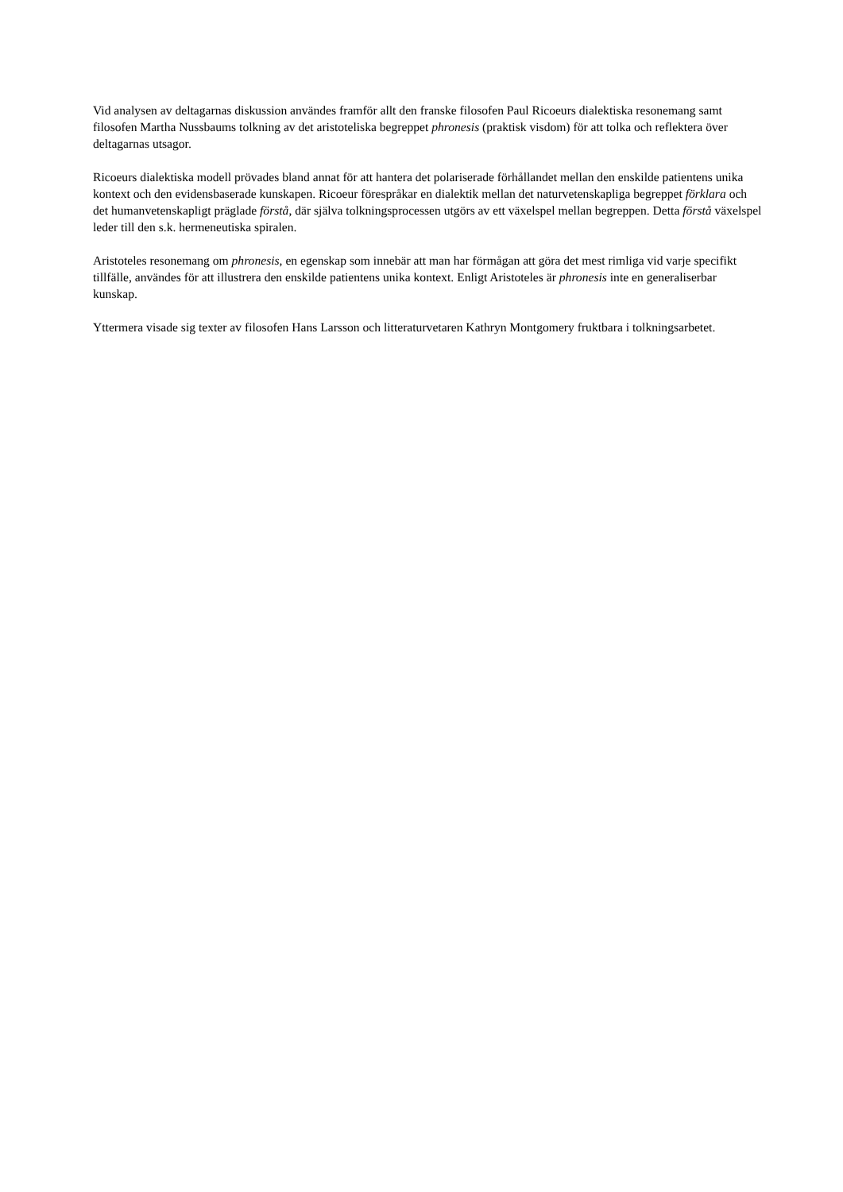Vid analysen av deltagarnas diskussion användes framför allt den franske filosofen Paul Ricoeurs dialektiska resonemang samt filosofen Martha Nussbaums tolkning av det aristoteliska begreppet phronesis (praktisk visdom) för att tolka och reflektera över deltagarnas utsagor.
Ricoeurs dialektiska modell prövades bland annat för att hantera det polariserade förhållandet mellan den enskilde patientens unika kontext och den evidensbaserade kunskapen. Ricoeur förespråkar en dialektik mellan det naturvetenskapliga begreppet förklara och det humanvetenskapligt präglade förstå, där själva tolkningsprocessen utgörs av ett växelspel mellan begreppen. Detta förstå växelspel leder till den s.k. hermeneutiska spiralen.
Aristoteles resonemang om phronesis, en egenskap som innebär att man har förmågan att göra det mest rimliga vid varje specifikt tillfälle, användes för att illustrera den enskilde patientens unika kontext. Enligt Aristoteles är phronesis inte en generaliserbar kunskap.
Yttermera visade sig texter av filosofen Hans Larsson och litteraturvetaren Kathryn Montgomery fruktbara i tolkningsarbetet.